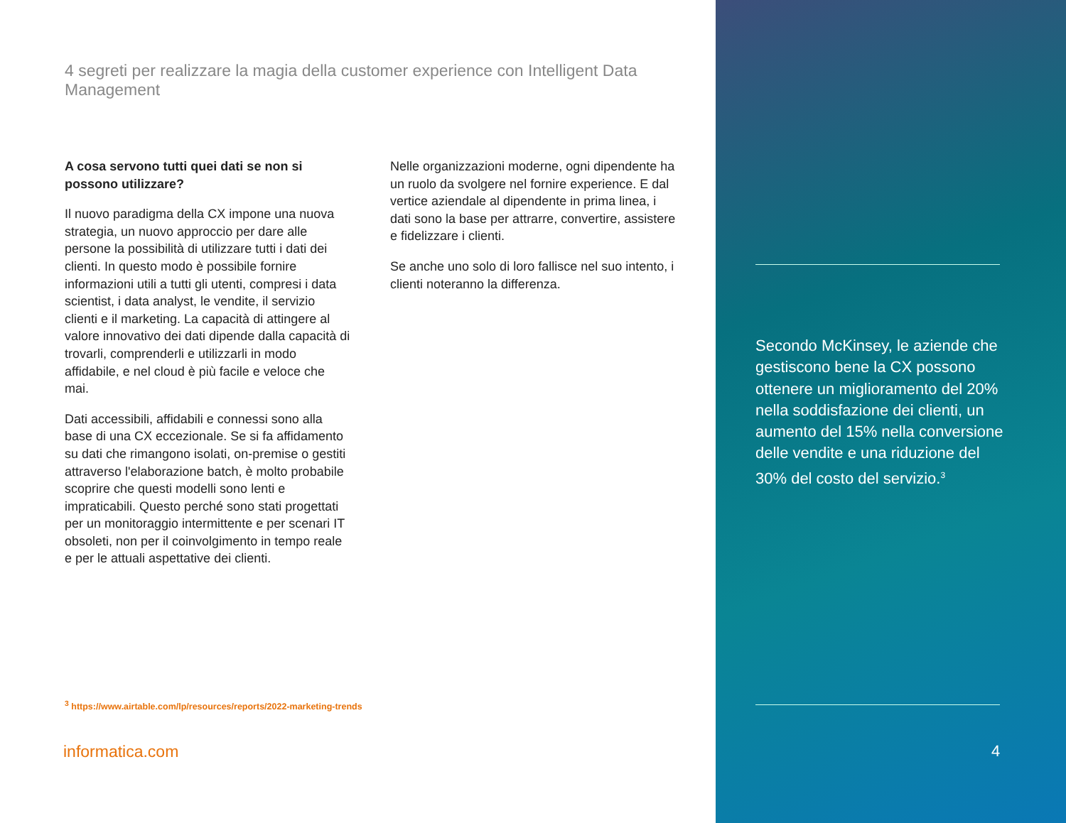4 segreti per realizzare la magia della customer experience con Intelligent Data Management
A cosa servono tutti quei dati se non si possono utilizzare?
Il nuovo paradigma della CX impone una nuova strategia, un nuovo approccio per dare alle persone la possibilità di utilizzare tutti i dati dei clienti. In questo modo è possibile fornire informazioni utili a tutti gli utenti, compresi i data scientist, i data analyst, le vendite, il servizio clienti e il marketing. La capacità di attingere al valore innovativo dei dati dipende dalla capacità di trovarli, comprenderli e utilizzarli in modo affidabile, e nel cloud è più facile e veloce che mai.
Dati accessibili, affidabili e connessi sono alla base di una CX eccezionale. Se si fa affidamento su dati che rimangono isolati, on-premise o gestiti attraverso l'elaborazione batch, è molto probabile scoprire che questi modelli sono lenti e impraticabili. Questo perché sono stati progettati per un monitoraggio intermittente e per scenari IT obsoleti, non per il coinvolgimento in tempo reale e per le attuali aspettative dei clienti.
Nelle organizzazioni moderne, ogni dipendente ha un ruolo da svolgere nel fornire experience. E dal vertice aziendale al dipendente in prima linea, i dati sono la base per attrarre, convertire, assistere e fidelizzare i clienti.
Se anche uno solo di loro fallisce nel suo intento, i clienti noteranno la differenza.
<sup>3</sup> https://www.airtable.com/lp/resources/reports/2022-marketing-trends
informatica.com
Secondo McKinsey, le aziende che gestiscono bene la CX possono ottenere un miglioramento del 20% nella soddisfazione dei clienti, un aumento del 15% nella conversione delle vendite e una riduzione del 30% del costo del servizio.<sup>3</sup>
4